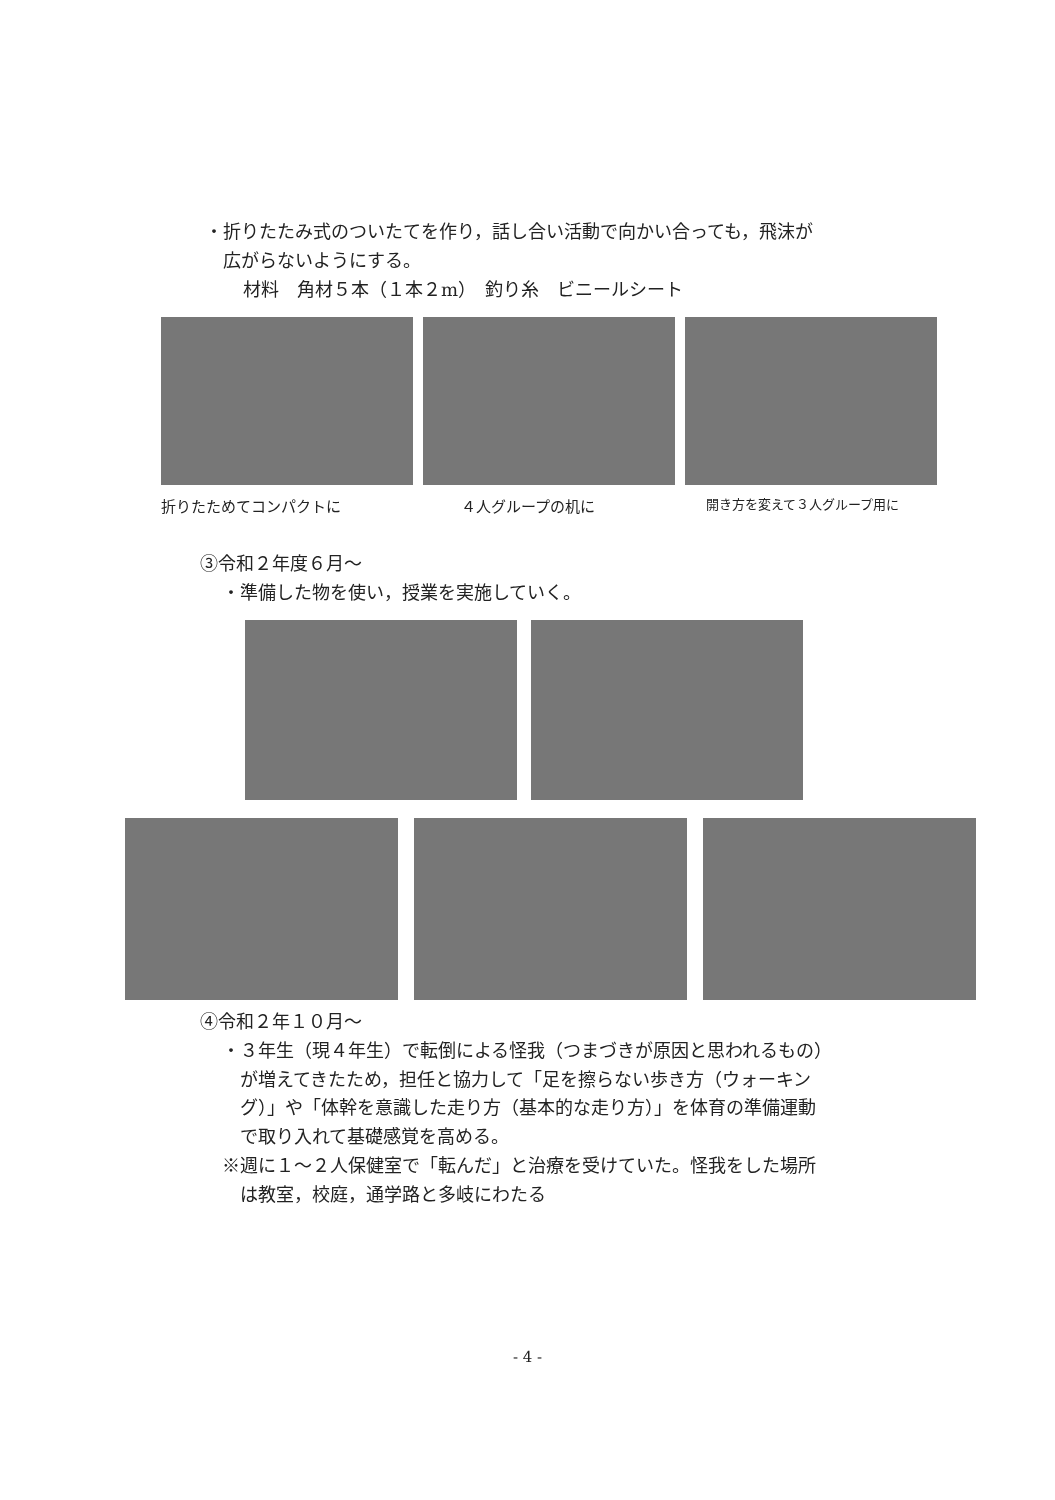・折りたたみ式のついたてを作り，話し合い活動で向かい合っても，飛沫が
広がらないようにする。
材料　角材５本（１本２m）　釣り糸　ビニールシート
折りたためてコンパクトに ４人グループの机に
開き方を変えて３人グループ用に
③令和２年度６月～
・準備した物を使い，授業を実施していく。
④令和２年１０月～
・３年生（現４年生）で転倒による怪我（つまづきが原因と思われるもの）
が増えてきたため，担任と協力して「足を擦らない歩き方（ウォーキン
グ）」や「体幹を意識した走り方（基本的な走り方）」を体育の準備運動
で取り入れて基礎感覚を高める。
※週に１～２人保健室で「転んだ」と治療を受けていた。怪我をした場所
は教室，校庭，通学路と多岐にわたる
- 4 -